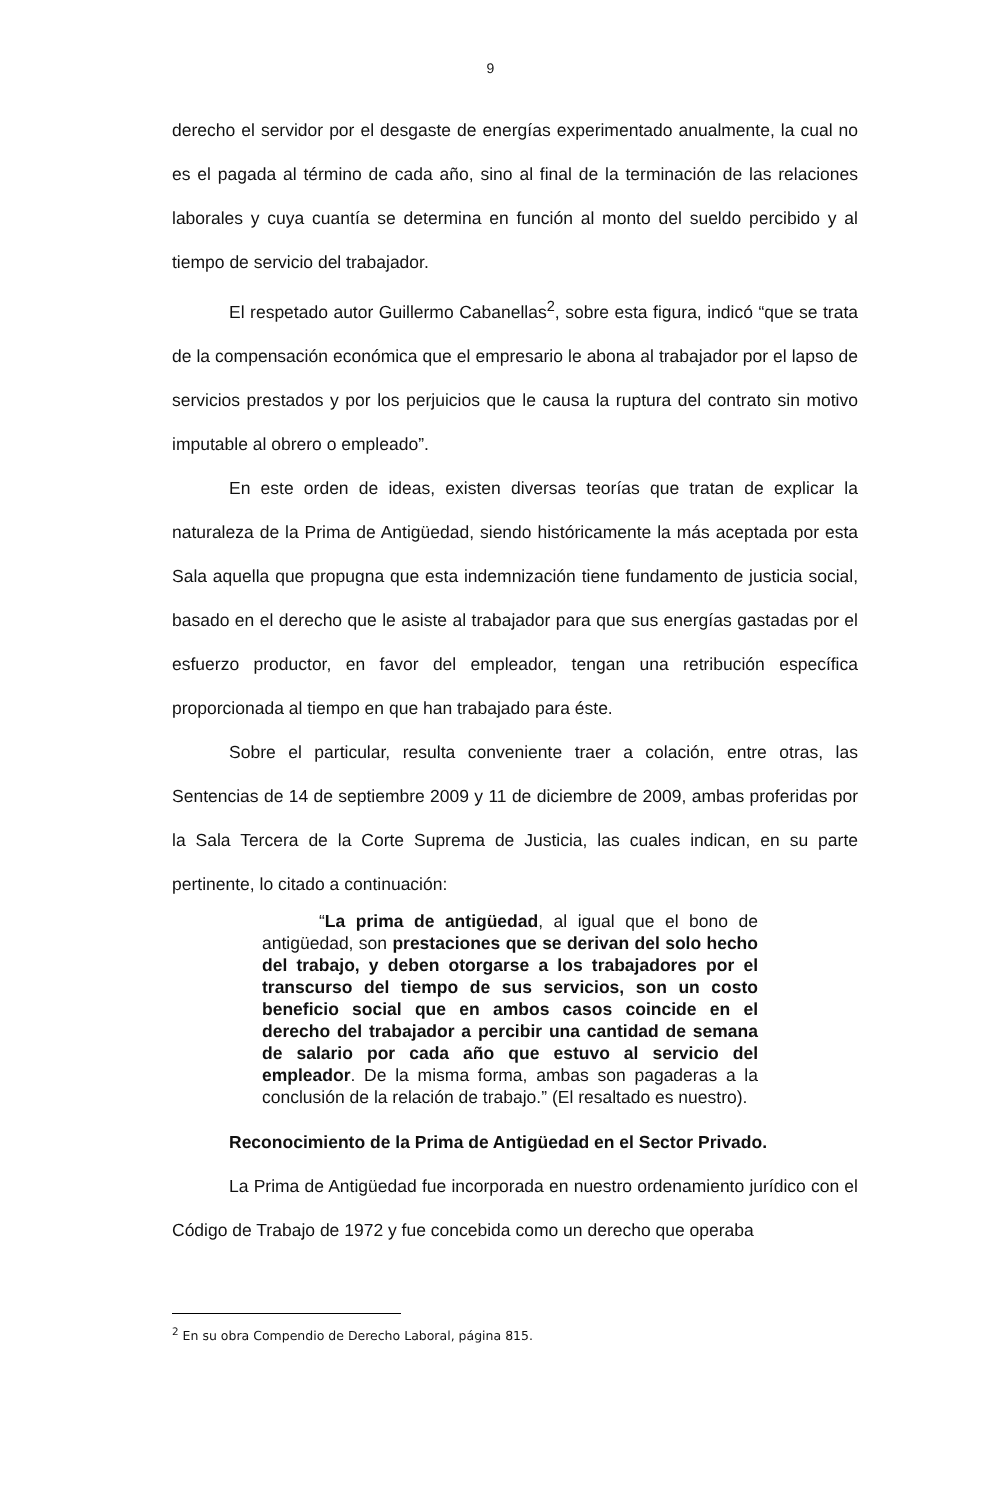9
derecho el servidor por el desgaste de energías experimentado anualmente, la cual no es el pagada al término de cada año, sino al final de la terminación de las relaciones laborales y cuya cuantía se determina en función al monto del sueldo percibido y al tiempo de servicio del trabajador.
El respetado autor Guillermo Cabanellas<sup>2</sup>, sobre esta figura, indicó “que se trata de la compensación económica que el empresario le abona al trabajador por el lapso de servicios prestados y por los perjuicios que le causa la ruptura del contrato sin motivo imputable al obrero o empleado”.
En este orden de ideas, existen diversas teorías que tratan de explicar la naturaleza de la Prima de Antigüedad, siendo históricamente la más aceptada por esta Sala aquella que propugna que esta indemnización tiene fundamento de justicia social, basado en el derecho que le asiste al trabajador para que sus energías gastadas por el esfuerzo productor, en favor del empleador, tengan una retribución específica proporcionada al tiempo en que han trabajado para éste.
Sobre el particular, resulta conveniente traer a colación, entre otras, las Sentencias de 14 de septiembre 2009 y 11 de diciembre de 2009, ambas proferidas por la Sala Tercera de la Corte Suprema de Justicia, las cuales indican, en su parte pertinente, lo citado a continuación:
“La prima de antigüedad, al igual que el bono de antigüedad, son prestaciones que se derivan del solo hecho del trabajo, y deben otorgarse a los trabajadores por el transcurso del tiempo de sus servicios, son un costo beneficio social que en ambos casos coincide en el derecho del trabajador a percibir una cantidad de semana de salario por cada año que estuvo al servicio del empleador. De la misma forma, ambas son pagaderas a la conclusión de la relación de trabajo.” (El resaltado es nuestro).
Reconocimiento de la Prima de Antigüedad en el Sector Privado.
La Prima de Antigüedad fue incorporada en nuestro ordenamiento jurídico con el Código de Trabajo de 1972 y fue concebida como un derecho que operaba
<sup>2</sup> En su obra Compendio de Derecho Laboral, página 815.